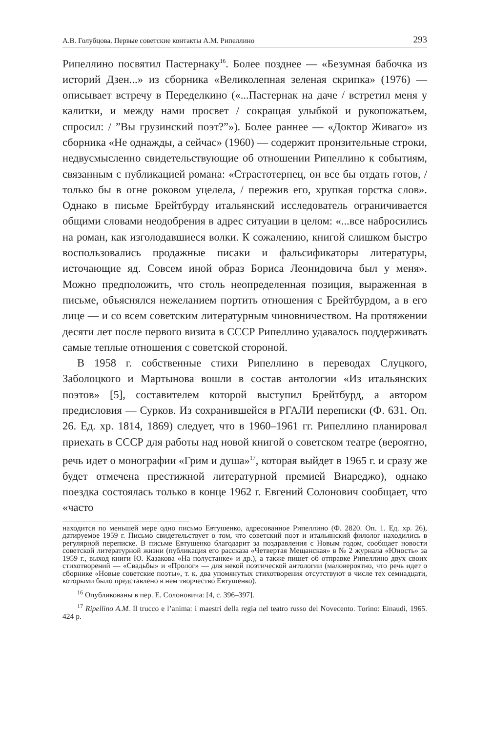А.В. Голубцова. Первые советские контакты А.М. Рипеллино 293
Рипеллино посвятил Пастернаку<sup>16</sup>. Более позднее — «Безумная бабочка из историй Дзен...» из сборника «Великолепная зеленая скрипка» (1976) — описывает встречу в Переделкино («...Пастернак на даче / встретил меня у калитки, и между нами просвет / сокращая улыбкой и рукопожатьем, спросил: / ”Вы грузинский поэт?”»). Более раннее — «Доктор Живаго» из сборника «Не однажды, а сейчас» (1960) — содержит пронзительные строки, недвусмысленно свидетельствующие об отношении Рипеллино к событиям, связанным с публикацией романа: «Страстотерпец, он все бы отдать готов, / только бы в огне роковом уцелела, / пережив его, хрупкая горстка слов». Однако в письме Брейтбурду итальянский исследователь ограничивается общими словами неодобрения в адрес ситуации в целом: «...все набросились на роман, как изголодавшиеся волки. К сожалению, книгой слишком быстро воспользовались продажные писаки и фальсификаторы литературы, источающие яд. Совсем иной образ Бориса Леонидовича был у меня». Можно предположить, что столь неопределенная позиция, выраженная в письме, объяснялся нежеланием портить отношения с Брейтбурдом, а в его лице — и со всем советским литературным чиновничеством. На протяжении десяти лет после первого визита в СССР Рипеллино удавалось поддерживать самые теплые отношения с советской стороной.
В 1958 г. собственные стихи Рипеллино в переводах Слуцкого, Заболоцкого и Мартынова вошли в состав антологии «Из итальянских поэтов» [5], составителем которой выступил Брейтбурд, а автором предисловия — Сурков. Из сохранившейся в РГАЛИ переписки (Ф. 631. Оп. 26. Ед. хр. 1814, 1869) следует, что в 1960–1961 гг. Рипеллино планировал приехать в СССР для работы над новой книгой о советском театре (вероятно, речь идет о монографии «Грим и душа»<sup>17</sup>, которая выйдет в 1965 г. и сразу же будет отмечена престижной литературной премией Виареджо), однако поездка состоялась только в конце 1962 г. Евгений Солонович сообщает, что «часто
находится по меньшей мере одно письмо Евтушенко, адресованное Рипеллино (Ф. 2820. Оп. 1. Ед. хр. 26), датируемое 1959 г. Письмо свидетельствует о том, что советский поэт и итальянский филолог находились в регулярной переписке. В письме Евтушенко благодарит за поздравления с Новым годом, сообщает новости советской литературной жизни (публикация его рассказа «Четвертая Мещанская» в № 2 журнала «Юность» за 1959 г., выход книги Ю. Казакова «На полустанке» и др.), а также пишет об отправке Рипеллино двух своих стихотворений — «Свадьбы» и «Пролог» — для некой поэтической антологии (маловероятно, что речь идет о сборнике «Новые советские поэты», т. к. два упомянутых стихотворения отсутствуют в числе тех семнадцати, которыми было представлено в нем творчество Евтушенко).
<sup>16</sup> Опубликованы в пер. Е. Солоновича: [4, с. 396–397].
<sup>17</sup> Ripellino A.M. Il trucco e l’anima: i maestri della regia nel teatro russo del Novecento. Torino: Einaudi, 1965. 424 p.